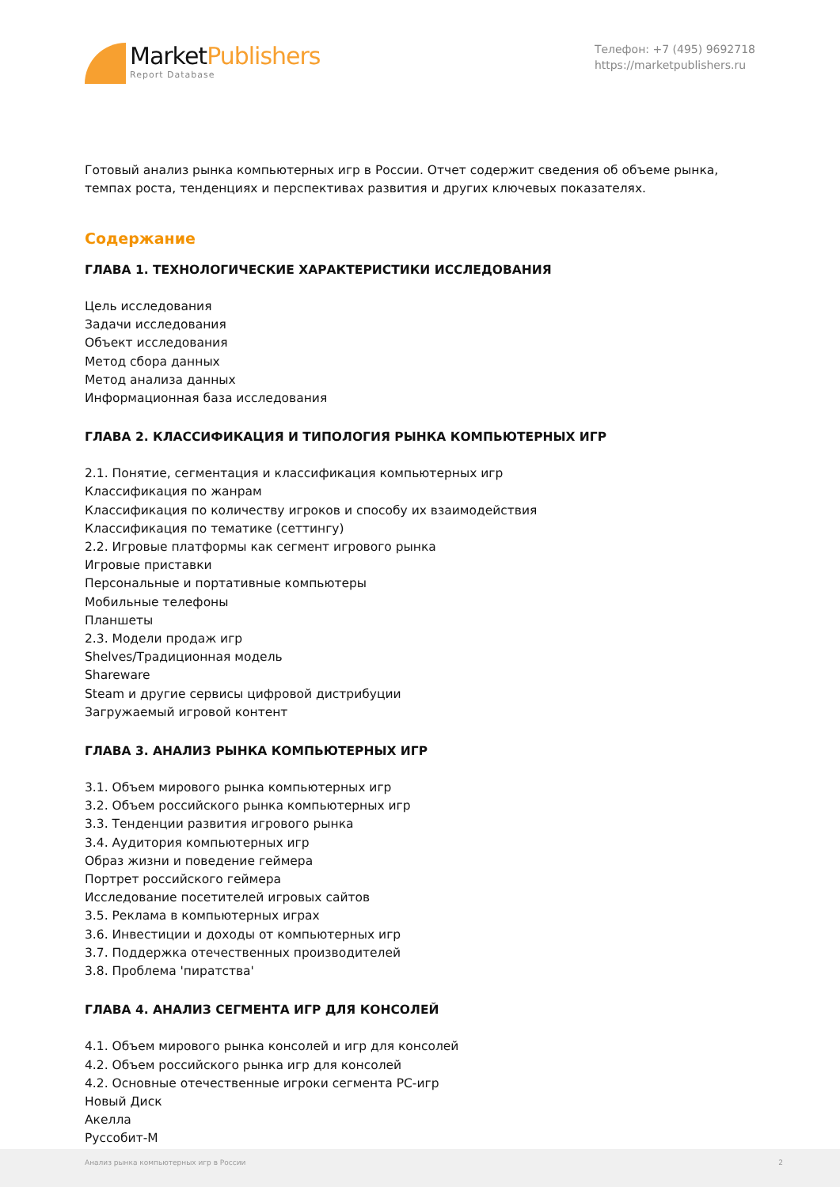MarketPublishers
Report Database
Телефон: +7 (495) 9692718
https://marketpublishers.ru
Готовый анализ рынка компьютерных игр в России. Отчет содержит сведения об объеме рынка, темпах роста, тенденциях и перспективах развития и других ключевых показателях.
Содержание
ГЛАВА 1. ТЕХНОЛОГИЧЕСКИЕ ХАРАКТЕРИСТИКИ ИССЛЕДОВАНИЯ
Цель исследования
Задачи исследования
Объект исследования
Метод сбора данных
Метод анализа данных
Информационная база исследования
ГЛАВА 2. КЛАССИФИКАЦИЯ И ТИПОЛОГИЯ РЫНКА КОМПЬЮТЕРНЫХ ИГР
2.1. Понятие, сегментация и классификация компьютерных игр
Классификация по жанрам
Классификация по количеству игроков и способу их взаимодействия
Классификация по тематике (сеттингу)
2.2. Игровые платформы как сегмент игрового рынка
Игровые приставки
Персональные и портативные компьютеры
Мобильные телефоны
Планшеты
2.3. Модели продаж игр
Shelves/Традиционная модель
Shareware
Steam и другие сервисы цифровой дистрибуции
Загружаемый игровой контент
ГЛАВА 3. АНАЛИЗ РЫНКА КОМПЬЮТЕРНЫХ ИГР
3.1. Объем мирового рынка компьютерных игр
3.2. Объем российского рынка компьютерных игр
3.3. Тенденции развития игрового рынка
3.4. Аудитория компьютерных игр
Образ жизни и поведение геймера
Портрет российского геймера
Исследование посетителей игровых сайтов
3.5. Реклама в компьютерных играх
3.6. Инвестиции и доходы от компьютерных игр
3.7. Поддержка отечественных производителей
3.8. Проблема 'пиратства'
ГЛАВА 4. АНАЛИЗ СЕГМЕНТА ИГР ДЛЯ КОНСОЛЕЙ
4.1. Объем мирового рынка консолей и игр для консолей
4.2. Объем российского рынка игр для консолей
4.2. Основные отечественные игроки сегмента PC-игр
Новый Диск
Акелла
Руссобит-М
Анализ рынка компьютерных игр в России 2